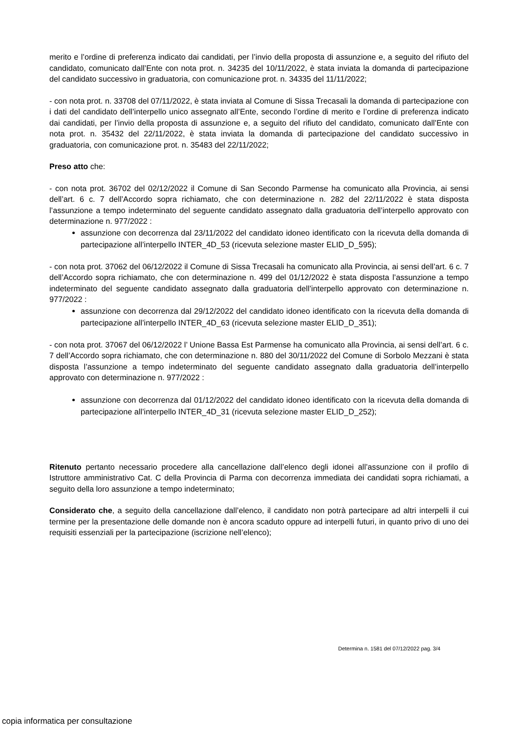merito e l’ordine di preferenza indicato dai candidati, per l’invio della proposta di assunzione e, a seguito del rifiuto del candidato, comunicato dall’Ente con nota prot. n. 34235 del 10/11/2022, è stata inviata la domanda di partecipazione del candidato successivo in graduatoria, con comunicazione prot. n. 34335 del 11/11/2022;
- con nota prot. n. 33708 del 07/11/2022, è stata inviata al Comune di Sissa Trecasali la domanda di partecipazione con i dati del candidato dell’interpello unico assegnato all’Ente, secondo l’ordine di merito e l’ordine di preferenza indicato dai candidati, per l’invio della proposta di assunzione e, a seguito del rifiuto del candidato, comunicato dall’Ente con nota prot. n. 35432 del 22/11/2022, è stata inviata la domanda di partecipazione del candidato successivo in graduatoria, con comunicazione prot. n. 35483 del 22/11/2022;
Preso atto che:
- con nota prot. 36702 del 02/12/2022 il Comune di San Secondo Parmense ha comunicato alla Provincia, ai sensi dell’art. 6 c. 7 dell’Accordo sopra richiamato, che con determinazione n. 282 del 22/11/2022 è stata disposta l’assunzione a tempo indeterminato del seguente candidato assegnato dalla graduatoria dell’interpello approvato con determinazione n. 977/2022 :
assunzione con decorrenza dal 23/11/2022 del candidato idoneo identificato con la ricevuta della domanda di partecipazione all’interpello INTER_4D_53 (ricevuta selezione master ELID_D_595);
- con nota prot. 37062 del 06/12/2022 il Comune di Sissa Trecasali ha comunicato alla Provincia, ai sensi dell’art. 6 c. 7 dell’Accordo sopra richiamato, che con determinazione n. 499 del 01/12/2022 è stata disposta l’assunzione a tempo indeterminato del seguente candidato assegnato dalla graduatoria dell’interpello approvato con determinazione n. 977/2022 :
assunzione con decorrenza dal 29/12/2022 del candidato idoneo identificato con la ricevuta della domanda di partecipazione all’interpello INTER_4D_63 (ricevuta selezione master ELID_D_351);
- con nota prot. 37067 del 06/12/2022 l’ Unione Bassa Est Parmense ha comunicato alla Provincia, ai sensi dell’art. 6 c. 7 dell’Accordo sopra richiamato, che con determinazione n. 880 del 30/11/2022 del Comune di Sorbolo Mezzani è stata disposta l’assunzione a tempo indeterminato del seguente candidato assegnato dalla graduatoria dell’interpello approvato con determinazione n. 977/2022 :
assunzione con decorrenza dal 01/12/2022 del candidato idoneo identificato con la ricevuta della domanda di partecipazione all’interpello INTER_4D_31 (ricevuta selezione master ELID_D_252);
Ritenuto pertanto necessario procedere alla cancellazione dall’elenco degli idonei all’assunzione con il profilo di Istruttore amministrativo Cat. C della Provincia di Parma con decorrenza immediata dei candidati sopra richiamati, a seguito della loro assunzione a tempo indeterminato;
Considerato che, a seguito della cancellazione dall’elenco, il candidato non potrà partecipare ad altri interpelli il cui termine per la presentazione delle domande non è ancora scaduto oppure ad interpelli futuri, in quanto privo di uno dei requisiti essenziali per la partecipazione (iscrizione nell’elenco);
Determina n. 1581 del 07/12/2022 pag. 3/4
copia informatica per consultazione